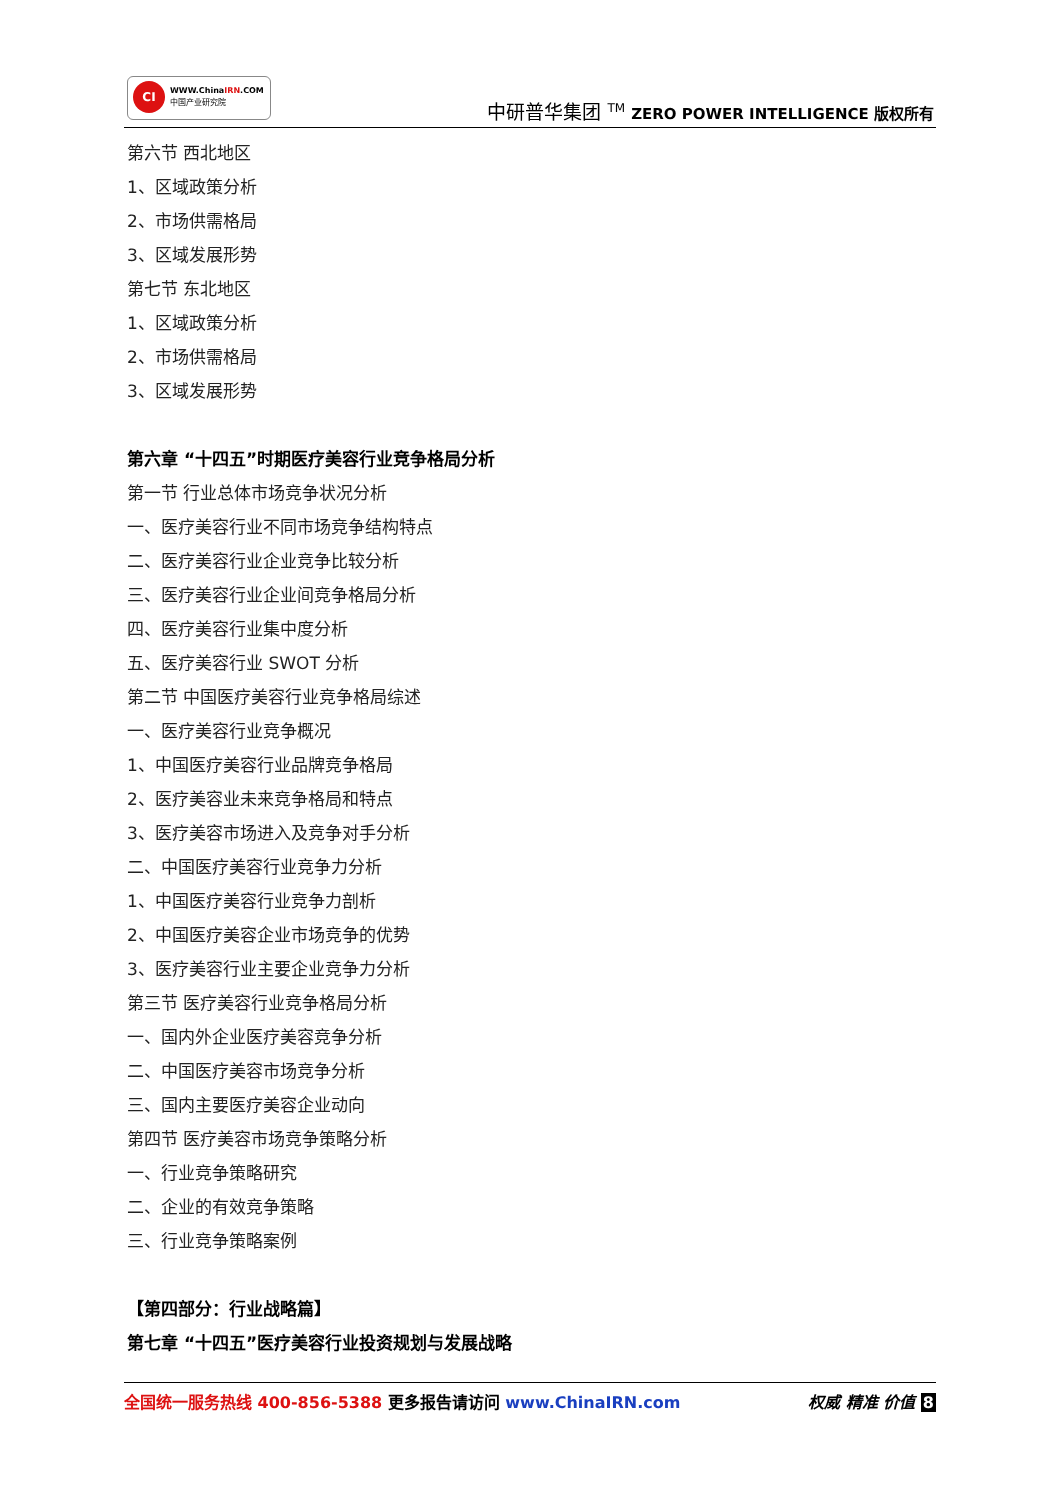CI
WWW.ChinaIRN.COM
中国产业研究院
中研普华集团 <sup>TM</sup> ZERO POWER INTELLIGENCE 版权所有
第六节 西北地区
1、区域政策分析
2、市场供需格局
3、区域发展形势
第七节 东北地区
1、区域政策分析
2、市场供需格局
3、区域发展形势
第六章 “十四五”时期医疗美容行业竞争格局分析
第一节 行业总体市场竞争状况分析
一、医疗美容行业不同市场竞争结构特点
二、医疗美容行业企业竞争比较分析
三、医疗美容行业企业间竞争格局分析
四、医疗美容行业集中度分析
五、医疗美容行业 SWOT 分析
第二节 中国医疗美容行业竞争格局综述
一、医疗美容行业竞争概况
1、中国医疗美容行业品牌竞争格局
2、医疗美容业未来竞争格局和特点
3、医疗美容市场进入及竞争对手分析
二、中国医疗美容行业竞争力分析
1、中国医疗美容行业竞争力剖析
2、中国医疗美容企业市场竞争的优势
3、医疗美容行业主要企业竞争力分析
第三节 医疗美容行业竞争格局分析
一、国内外企业医疗美容竞争分析
二、中国医疗美容市场竞争分析
三、国内主要医疗美容企业动向
第四节 医疗美容市场竞争策略分析
一、行业竞争策略研究
二、企业的有效竞争策略
三、行业竞争策略案例
【第四部分：行业战略篇】
第七章 “十四五”医疗美容行业投资规划与发展战略
权威 精准 价值 8 全国统一服务热线 400-856-5388 更多报告请访问 www.ChinaIRN.com